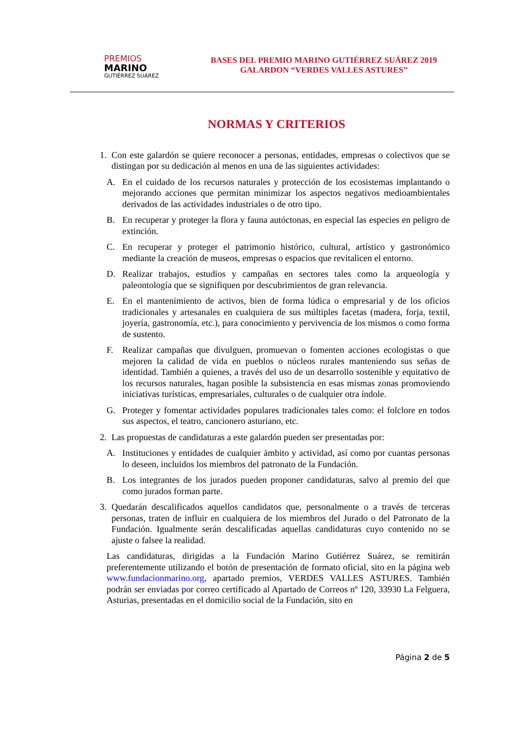PREMIOS
MARINO
GUTIÉRREZ SUÁREZ
BASES DEL PREMIO MARINO GUTIÉRREZ SUÁREZ 2019
GALARDON “VERDES VALLES ASTURES”
NORMAS Y CRITERIOS
1. Con este galardón se quiere reconocer a personas, entidades, empresas o colectivos que se distingan por su dedicación al menos en una de las siguientes actividades:
A. En el cuidado de los recursos naturales y protección de los ecosistemas implantando o mejorando acciones que permitan minimizar los aspectos negativos medioambientales derivados de las actividades industriales o de otro tipo.
B. En recuperar y proteger la flora y fauna autóctonas, en especial las especies en peligro de extinción.
C. En recuperar y proteger el patrimonio histórico, cultural, artístico y gastronómico mediante la creación de museos, empresas o espacios que revitalicen el entorno.
D. Realizar trabajos, estudios y campañas en sectores tales como la arqueología y paleontología que se signifiquen por descubrimientos de gran relevancia.
E. En el mantenimiento de activos, bien de forma lúdica o empresarial y de los oficios tradicionales y artesanales en cualquiera de sus múltiples facetas (madera, forja, textil, joyería, gastronomía, etc.), para conocimiento y pervivencia de los mismos o como forma de sustento.
F. Realizar campañas que divulguen, promuevan o fomenten acciones ecologistas o que mejoren la calidad de vida en pueblos o núcleos rurales manteniendo sus señas de identidad. También a quienes, a través del uso de un desarrollo sostenible y equitativo de los recursos naturales, hagan posible la subsistencia en esas mismas zonas promoviendo iniciativas turísticas, empresariales, culturales o de cualquier otra índole.
G. Proteger y fomentar actividades populares tradicionales tales como: el folclore en todos sus aspectos, el teatro, cancionero asturiano, etc.
2. Las propuestas de candidaturas a este galardón pueden ser presentadas por:
A. Instituciones y entidades de cualquier ámbito y actividad, así como por cuantas personas lo deseen, incluidos los miembros del patronato de la Fundación.
B. Los integrantes de los jurados pueden proponer candidaturas, salvo al premio del que como jurados forman parte.
3. Quedarán descalificados aquellos candidatos que, personalmente o a través de terceras personas, traten de influir en cualquiera de los miembros del Jurado o del Patronato de la Fundación. Igualmente serán descalificadas aquellas candidaturas cuyo contenido no se ajuste o falsee la realidad.
Las candidaturas, dirigidas a la Fundación Marino Gutiérrez Suárez, se remitirán preferentemente utilizando el botón de presentación de formato oficial, sito en la página web www.fundacionmarino.org, apartado premios, VERDES VALLES ASTURES. También podrán ser enviadas por correo certificado al Apartado de Correos nº 120, 33930 La Felguera, Asturias, presentadas en el domicilio social de la Fundación, sito en
Página 2 de 5